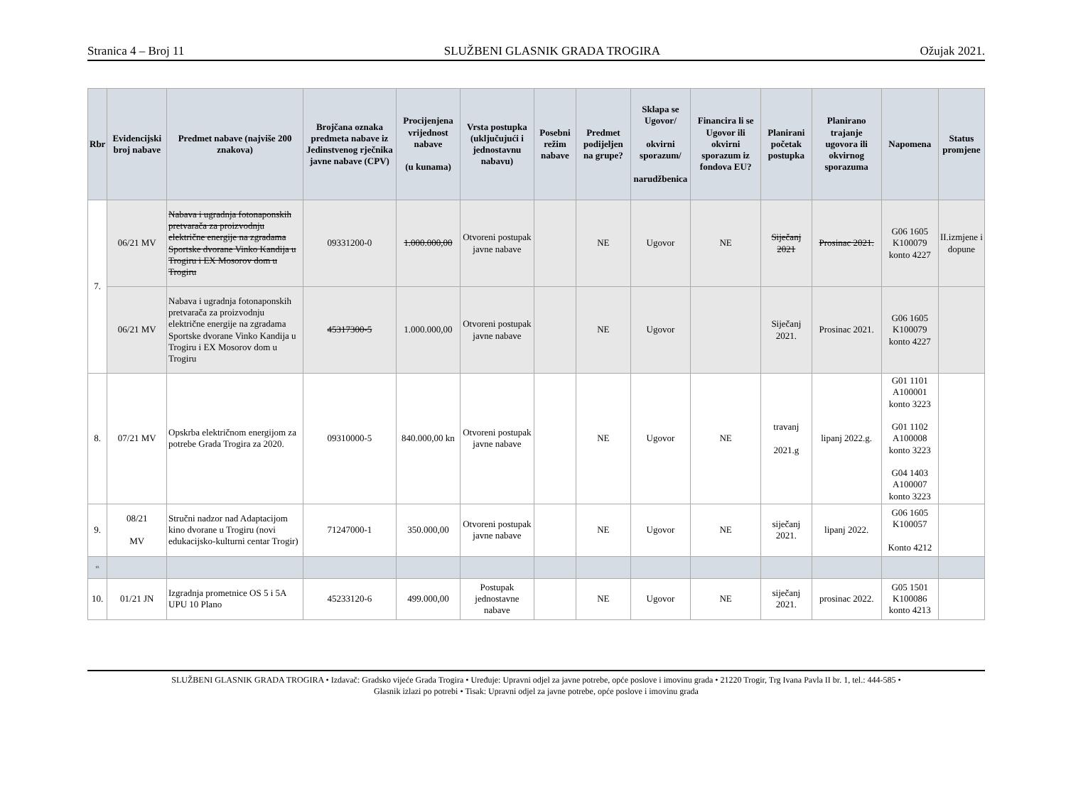Stranica 4 – Broj 11 SLUŽBENI GLASNIK GRADA TROGIRA Ožujak 2021.
| Rbr | Evidencijski broj nabave | Predmet nabave (najviše 200 znakova) | Brojčana oznaka predmeta nabave iz Jedinstvenog rječnika javne nabave (CPV) | Procijenjena vrijednost nabave (u kunama) | Vrsta postupka (uključujući i jednostavnu nabavu) | Posebni režim nabave | Predmet podijeljen na grupe? | Sklapa se Ugovor/ okvirni sporazum/ narudžbenica | Financira li se Ugovor ili okvirni sporazum iz fondova EU? | Planirani početak postupka | Planirano trajanje ugovora ili okvirnog sporazuma | Napomena | Status promjene |
| --- | --- | --- | --- | --- | --- | --- | --- | --- | --- | --- | --- | --- | --- |
| 7. | 06/21 MV | Nabava i ugradnja fotonaponskih pretvarača za proizvodnju električne energije na zgradama Sportske dvorane Vinko Kandija u Trogiru i EX Mosorov dom u Trogiru | 09331200-0 | 1.000.000,00 | Otvoreni postupak javne nabave | | NE | Ugovor | NE | Siječanj 2021 | Prosinac 2021. | G06 1605 K100079 konto 4227 | II.izmjene i dopune |
| | 06/21 MV | Nabava i ugradnja fotonaponskih pretvarača za proizvodnju električne energije na zgradama Sportske dvorane Vinko Kandija u Trogiru i EX Mosorov dom u Trogiru | 45317300-5 | 1.000.000,00 | Otvoreni postupak javne nabave | | NE | Ugovor | | Siječanj 2021. | Prosinac 2021. | G06 1605 K100079 konto 4227 | |
| 8. | 07/21 MV | Opskrba električnom energijom za potrebe Grada Trogira za 2020. | 09310000-5 | 840.000,00 kn | Otvoreni postupak javne nabave | | NE | Ugovor | NE | travanj 2021.g | lipanj 2022.g. | G01 1101 A100001 konto 3223 G01 1102 A100008 konto 3223 G04 1403 A100007 konto 3223 | |
| 9. | 08/21 MV | Stručni nadzor nad Adaptacijom kino dvorane u Trogiru (novi edukacijsko-kulturni centar Trogir) | 71247000-1 | 350.000,00 | Otvoreni postupak javne nabave | | NE | Ugovor | NE | siječanj 2021. | lipanj 2022. | G06 1605 K100057 Konto 4212 | |
| 10. | | | | | | | | | | | | | |
| 10. | 01/21 JN | Izgradnja prometnice OS 5 i 5A UPU 10 Plano | 45233120-6 | 499.000,00 | Postupak jednostavne nabave | | NE | Ugovor | NE | siječanj 2021. | prosinac 2022. | G05 1501 K100086 konto 4213 | |
SLUŽBENI GLASNIK GRADA TROGIRA • Izdavač: Gradsko vijeće Grada Trogira • Uređuje: Upravni odjel za javne potrebe, opće poslove i imovinu grada • 21220 Trogir, Trg Ivana Pavla II br. 1, tel.: 444-585 •
Glasnik izlazi po potrebi • Tisak: Upravni odjel za javne potrebe, opće poslove i imovinu grada